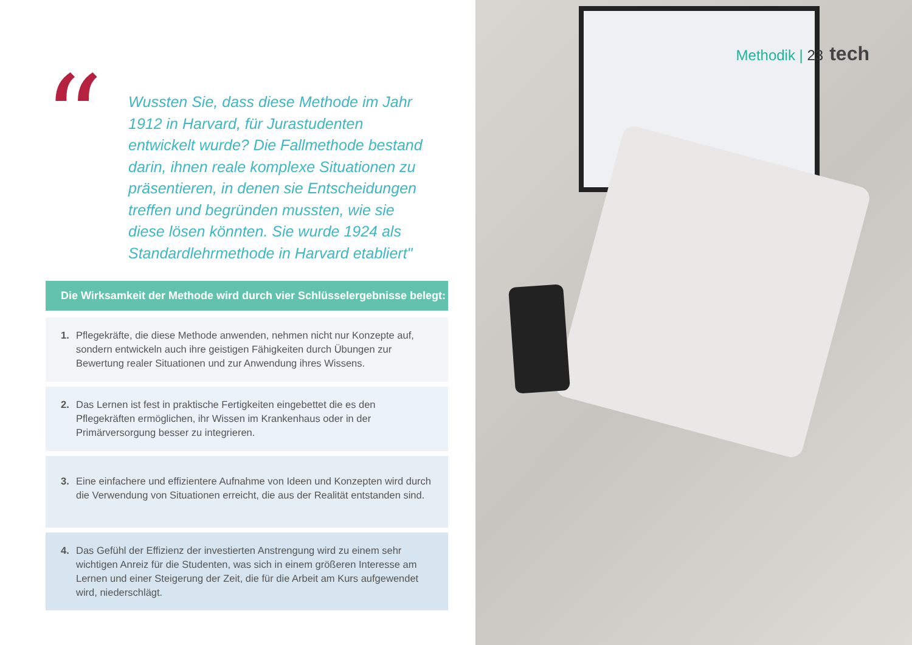“
Wussten Sie, dass diese Methode im Jahr 1912 in Harvard, für Jurastudenten entwickelt wurde? Die Fallmethode bestand darin, ihnen reale komplexe Situationen zu präsentieren, in denen sie Entscheidungen treffen und begründen mussten, wie sie diese lösen könnten. Sie wurde 1924 als Standardlehrmethode in Harvard etabliert"
Die Wirksamkeit der Methode wird durch vier Schlüsselergebnisse belegt:
1. Pflegekräfte, die diese Methode anwenden, nehmen nicht nur Konzepte auf, sondern entwickeln auch ihre geistigen Fähigkeiten durch Übungen zur Bewertung realer Situationen und zur Anwendung ihres Wissens.
2. Das Lernen ist fest in praktische Fertigkeiten eingebettet die es den Pflegekräften ermöglichen, ihr Wissen im Krankenhaus oder in der Primärversorgung besser zu integrieren.
3. Eine einfachere und effizientere Aufnahme von Ideen und Konzepten wird durch die Verwendung von Situationen erreicht, die aus der Realität entstanden sind.
4. Das Gefühl der Effizienz der investierten Anstrengung wird zu einem sehr wichtigen Anreiz für die Studenten, was sich in einem größeren Interesse am Lernen und einer Steigerung der Zeit, die für die Arbeit am Kurs aufgewendet wird, niederschlägt.
Methodik | 23 tech